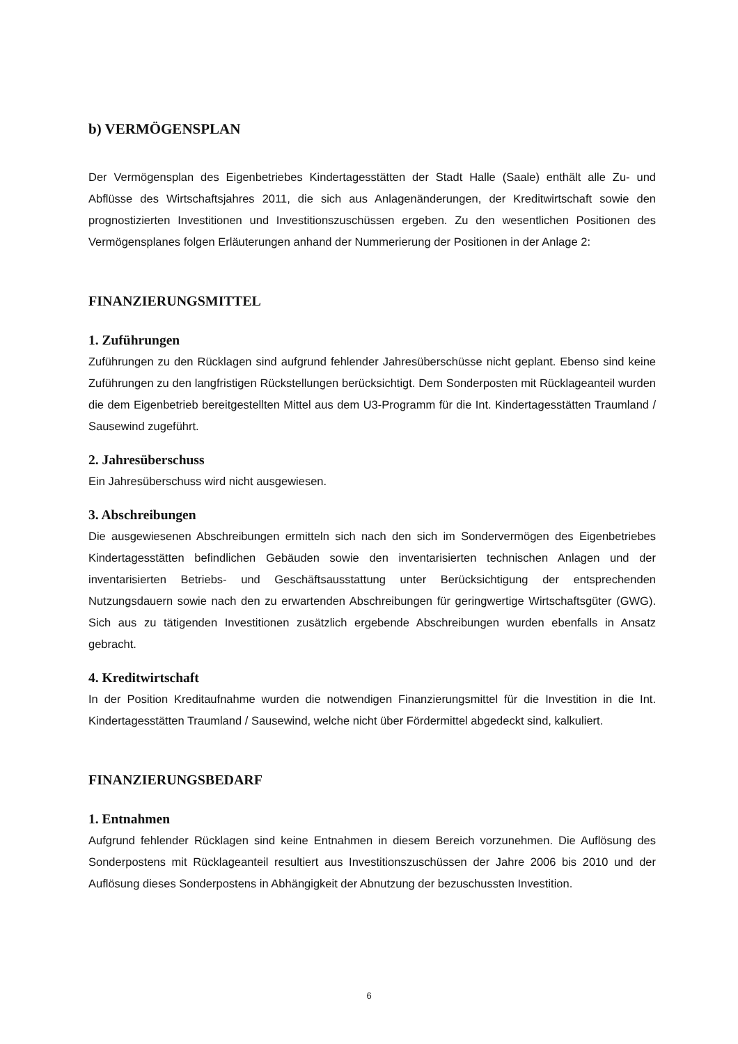b) VERMÖGENSPLAN
Der Vermögensplan des Eigenbetriebes Kindertagesstätten der Stadt Halle (Saale) enthält alle Zu- und Abflüsse des Wirtschaftsjahres 2011, die sich aus Anlagenänderungen, der Kreditwirtschaft sowie den prognostizierten Investitionen und Investitionszuschüssen ergeben. Zu den wesentlichen Positionen des Vermögensplanes folgen Erläuterungen anhand der Nummerierung der Positionen in der Anlage 2:
FINANZIERUNGSMITTEL
1. Zuführungen
Zuführungen zu den Rücklagen sind aufgrund fehlender Jahresüberschüsse nicht geplant. Ebenso sind keine Zuführungen zu den langfristigen Rückstellungen berücksichtigt. Dem Sonderposten mit Rücklageanteil wurden die dem Eigenbetrieb bereitgestellten Mittel aus dem U3-Programm für die Int. Kindertagesstätten Traumland / Sausewind zugeführt.
2. Jahresüberschuss
Ein Jahresüberschuss wird nicht ausgewiesen.
3. Abschreibungen
Die ausgewiesenen Abschreibungen ermitteln sich nach den sich im Sondervermögen des Eigenbetriebes Kindertagesstätten befindlichen Gebäuden sowie den inventarisierten technischen Anlagen und der inventarisierten Betriebs- und Geschäftsausstattung unter Berücksichtigung der entsprechenden Nutzungsdauern sowie nach den zu erwartenden Abschreibungen für geringwertige Wirtschaftsgüter (GWG). Sich aus zu tätigenden Investitionen zusätzlich ergebende Abschreibungen wurden ebenfalls in Ansatz gebracht.
4. Kreditwirtschaft
In der Position Kreditaufnahme wurden die notwendigen Finanzierungsmittel für die Investition in die Int. Kindertagesstätten Traumland / Sausewind, welche nicht über Fördermittel abgedeckt sind, kalkuliert.
FINANZIERUNGSBEDARF
1. Entnahmen
Aufgrund fehlender Rücklagen sind keine Entnahmen in diesem Bereich vorzunehmen. Die Auflösung des Sonderpostens mit Rücklageanteil resultiert aus Investitionszuschüssen der Jahre 2006 bis 2010 und der Auflösung dieses Sonderpostens in Abhängigkeit der Abnutzung der bezuschussten Investition.
6